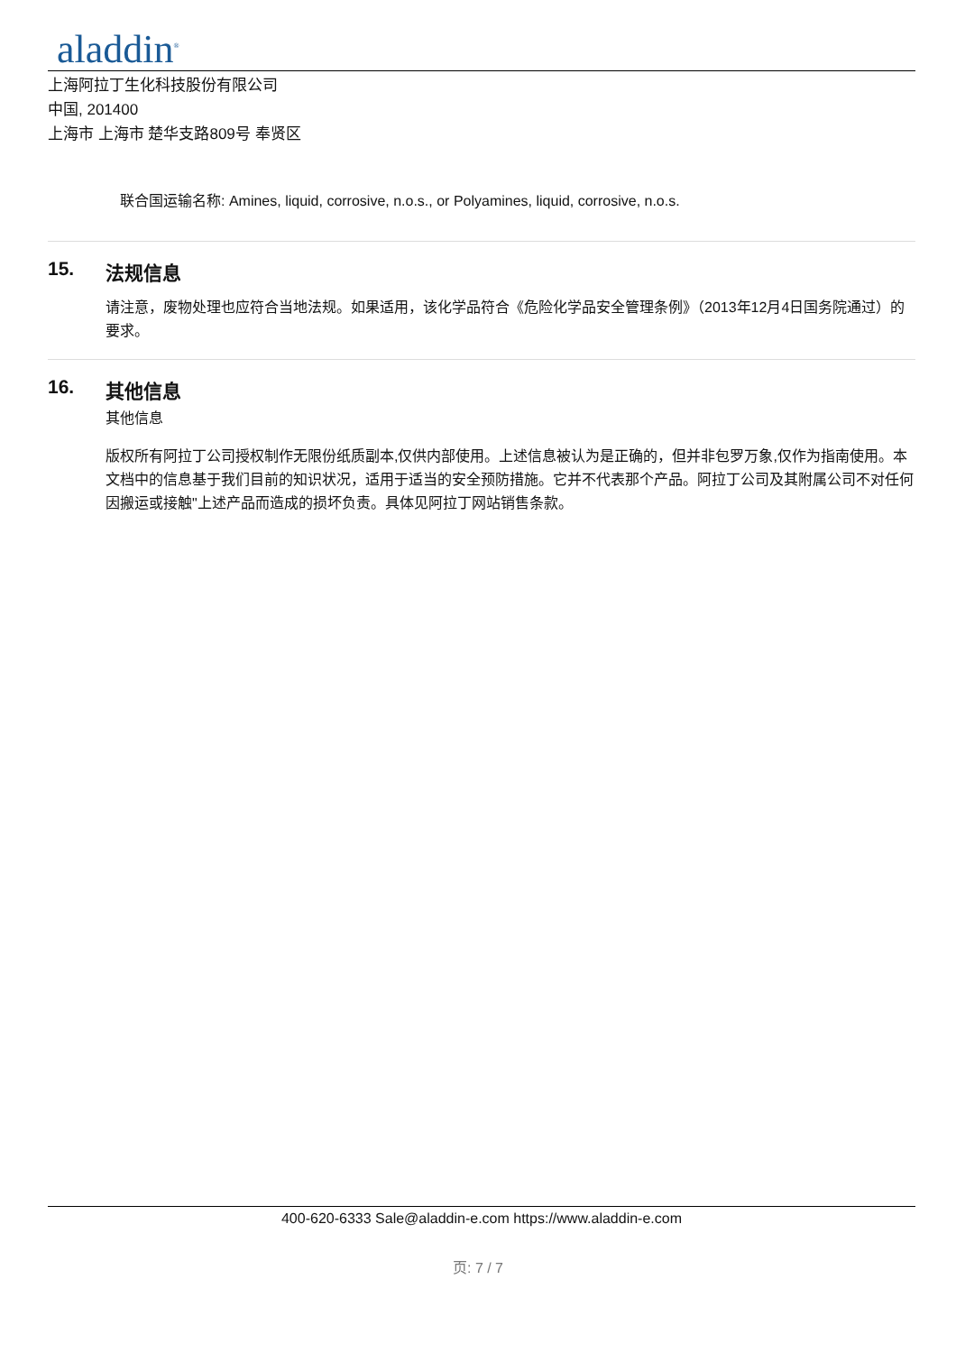aladdin<sup>®</sup>
上海阿拉丁生化科技股份有限公司
中国, 201400
上海市 上海市 楚华支路809号 奉贤区
联合国运输名称: Amines, liquid, corrosive, n.o.s., or Polyamines, liquid, corrosive, n.o.s.
15. 法规信息
请注意，废物处理也应符合当地法规。如果适用，该化学品符合《危险化学品安全管理条例》（2013年12月4日国务院通过）的要求。
16. 其他信息
其他信息
版权所有阿拉丁公司授权制作无限份纸质副本,仅供内部使用。上述信息被认为是正确的，但并非包罗万象,仅作为指南使用。本文档中的信息基于我们目前的知识状况，适用于适当的安全预防措施。它并不代表那个产品。阿拉丁公司及其附属公司不对任何因搬运或接触"上述产品而造成的损坏负责。具体见阿拉丁网站销售条款。
400-620-6333 Sale@aladdin-e.com https://www.aladdin-e.com
页: 7 / 7